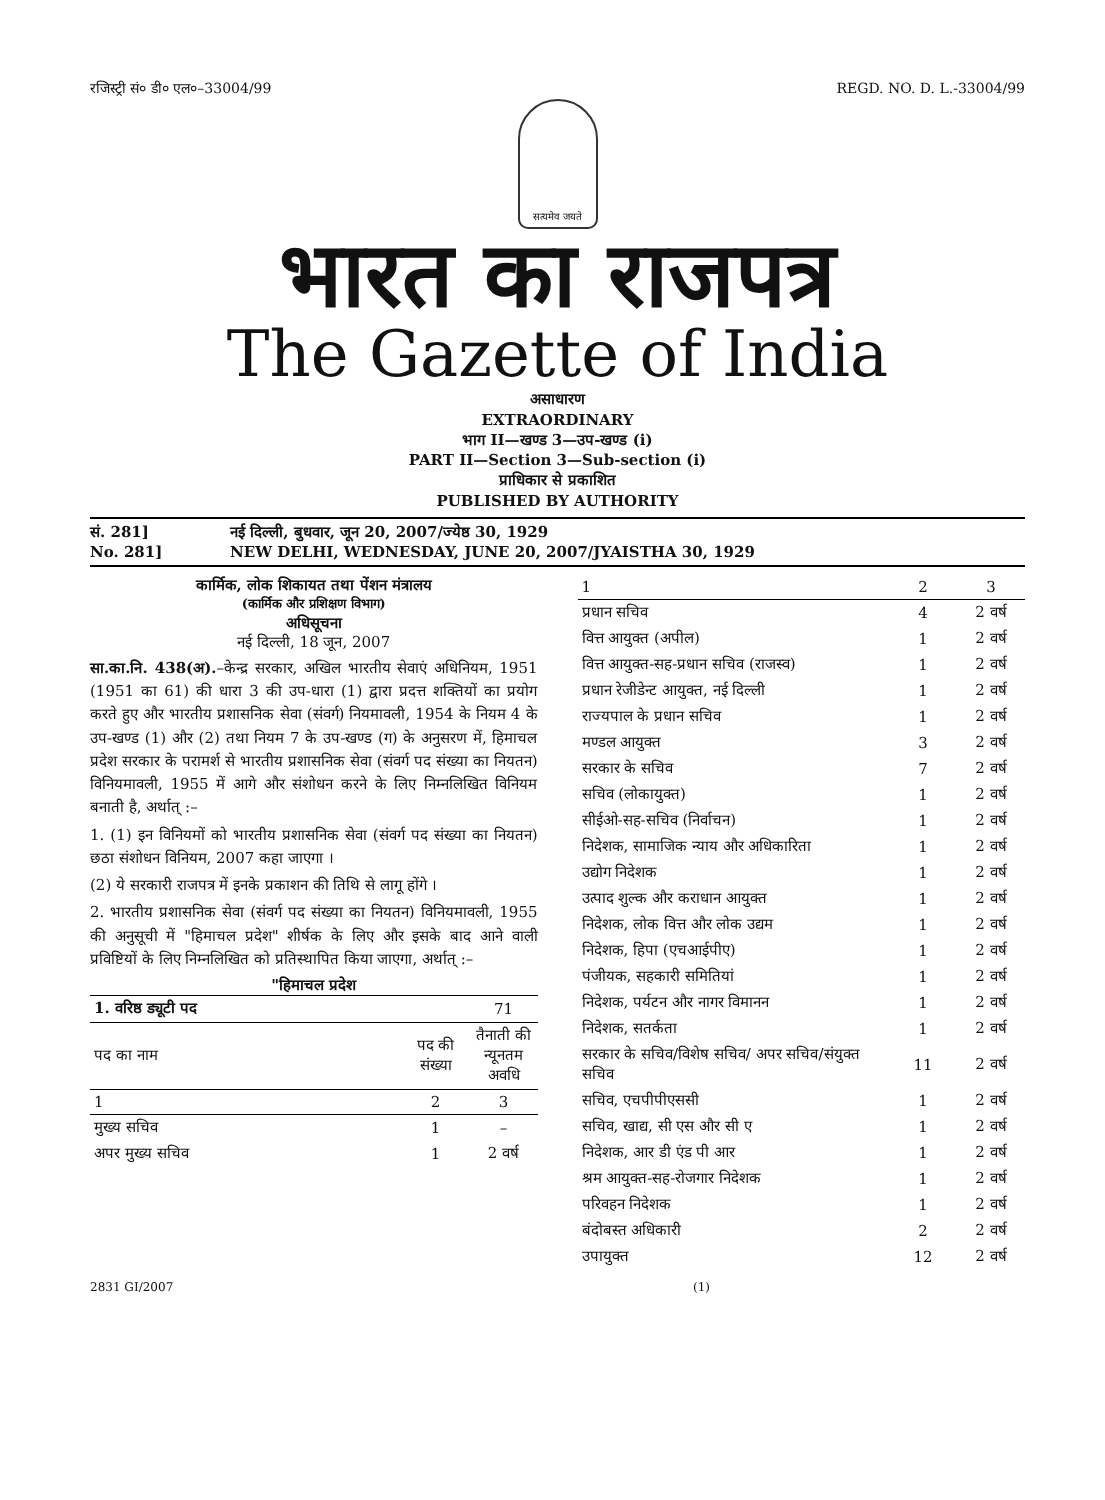रजिस्ट्री सं० डी० एल०–33004/99 REGD. NO. D. L.-33004/99
सत्यमेव जयते
भारत का राजपत्र
The Gazette of India
असाधारण
EXTRAORDINARY
भाग II—खण्ड 3—उप-खण्ड (i)
PART II—Section 3—Sub-section (i)
प्राधिकार से प्रकाशित
PUBLISHED BY AUTHORITY
सं. 281] नई दिल्ली, बुधवार, जून 20, 2007/ज्येष्ठ 30, 1929 No. 281] NEW DELHI, WEDNESDAY, JUNE 20, 2007/JYAISTHA 30, 1929
कार्मिक, लोक शिकायत तथा पेंशन मंत्रालय
(कार्मिक और प्रशिक्षण विभाग)
अधिसूचना
नई दिल्ली, 18 जून, 2007
सा.का.नि. 438(अ).–केन्द्र सरकार, अखिल भारतीय सेवाएं अधिनियम, 1951 (1951 का 61) की धारा 3 की उप-धारा (1) द्वारा प्रदत्त शक्तियों का प्रयोग करते हुए और भारतीय प्रशासनिक सेवा (संवर्ग) नियमावली, 1954 के नियम 4 के उप-खण्ड (1) और (2) तथा नियम 7 के उप-खण्ड (ग) के अनुसरण में, हिमाचल प्रदेश सरकार के परामर्श से भारतीय प्रशासनिक सेवा (संवर्ग पद संख्या का नियतन) विनियमावली, 1955 में आगे और संशोधन करने के लिए निम्नलिखित विनियम बनाती है, अर्थात् :–
1. (1) इन विनियमों को भारतीय प्रशासनिक सेवा (संवर्ग पद संख्या का नियतन) छठा संशोधन विनियम, 2007 कहा जाएगा ।
(2) ये सरकारी राजपत्र में इनके प्रकाशन की तिथि से लागू होंगे ।
2. भारतीय प्रशासनिक सेवा (संवर्ग पद संख्या का नियतन) विनियमावली, 1955 की अनुसूची में "हिमाचल प्रदेश" शीर्षक के लिए और इसके बाद आने वाली प्रविष्टियों के लिए निम्नलिखित को प्रतिस्थापित किया जाएगा, अर्थात् :–
"हिमाचल प्रदेश
| 1. वरिष्ठ ड्यूटी पद | | 71 |
| पद का नाम | पद की संख्या | तैनाती की न्यूनतम अवधि |
| 1 | 2 | 3 |
| मुख्य सचिव | 1 | – |
| अपर मुख्य सचिव | 1 | 2 वर्ष |
| 1 | 2 | 3 |
| --- | --- | --- |
| प्रधान सचिव | 4 | 2 वर्ष |
| वित्त आयुक्त (अपील) | 1 | 2 वर्ष |
| वित्त आयुक्त-सह-प्रधान सचिव (राजस्व) | 1 | 2 वर्ष |
| प्रधान रेजीडेन्ट आयुक्त, नई दिल्ली | 1 | 2 वर्ष |
| राज्यपाल के प्रधान सचिव | 1 | 2 वर्ष |
| मण्डल आयुक्त | 3 | 2 वर्ष |
| सरकार के सचिव | 7 | 2 वर्ष |
| सचिव (लोकायुक्त) | 1 | 2 वर्ष |
| सीईओ-सह-सचिव (निर्वाचन) | 1 | 2 वर्ष |
| निदेशक, सामाजिक न्याय और अधिकारिता | 1 | 2 वर्ष |
| उद्योग निदेशक | 1 | 2 वर्ष |
| उत्पाद शुल्क और कराधान आयुक्त | 1 | 2 वर्ष |
| निदेशक, लोक वित्त और लोक उद्यम | 1 | 2 वर्ष |
| निदेशक, हिपा (एचआईपीए) | 1 | 2 वर्ष |
| पंजीयक, सहकारी समितियां | 1 | 2 वर्ष |
| निदेशक, पर्यटन और नागर विमानन | 1 | 2 वर्ष |
| निदेशक, सतर्कता | 1 | 2 वर्ष |
| सरकार के सचिव/विशेष सचिव/ अपर सचिव/संयुक्त सचिव | 11 | 2 वर्ष |
| सचिव, एचपीपीएससी | 1 | 2 वर्ष |
| सचिव, खाद्य, सी एस और सी ए | 1 | 2 वर्ष |
| निदेशक, आर डी एंड पी आर | 1 | 2 वर्ष |
| श्रम आयुक्त-सह-रोजगार निदेशक | 1 | 2 वर्ष |
| परिवहन निदेशक | 1 | 2 वर्ष |
| बंदोबस्त अधिकारी | 2 | 2 वर्ष |
| उपायुक्त | 12 | 2 वर्ष |
2831 GI/2007 (1)